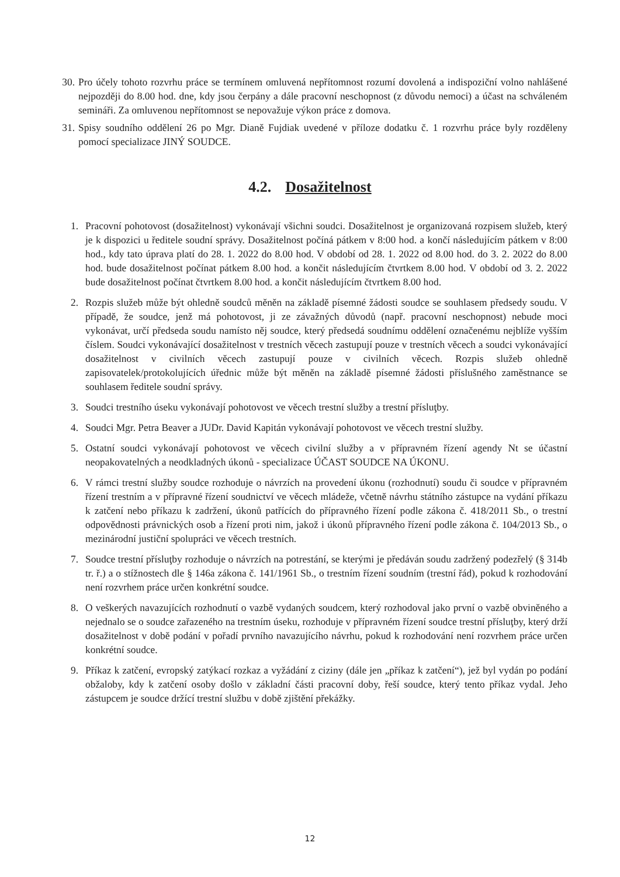30. Pro účely tohoto rozvrhu práce se termínem omluvená nepřítomnost rozumí dovolená a indispoziční volno nahlášené nejpozději do 8.00 hod. dne, kdy jsou čerpány a dále pracovní neschopnost (z důvodu nemoci) a účast na schváleném semináři. Za omluvenou nepřítomnost se nepovažuje výkon práce z domova.
31. Spisy soudního oddělení 26 po Mgr. Dianě Fujdiak uvedené v příloze dodatku č. 1 rozvrhu práce byly rozděleny pomocí specializace JINÝ SOUDCE.
4.2. Dosažitelnost
1. Pracovní pohotovost (dosažitelnost) vykonávají všichni soudci. Dosažitelnost je organizovaná rozpisem služeb, který je k dispozici u ředitele soudní správy. Dosažitelnost počíná pátkem v 8:00 hod. a končí následujícím pátkem v 8:00 hod., kdy tato úprava platí do 28. 1. 2022 do 8.00 hod. V období od 28. 1. 2022 od 8.00 hod. do 3. 2. 2022 do 8.00 hod. bude dosažitelnost počínat pátkem 8.00 hod. a končit následujícím čtvrtkem 8.00 hod. V období od 3. 2. 2022 bude dosažitelnost počínat čtvrtkem 8.00 hod. a končit následujícím čtvrtkem 8.00 hod.
2. Rozpis služeb může být ohledně soudců měněn na základě písemné žádosti soudce se souhlasem předsedy soudu. V případě, že soudce, jenž má pohotovost, ji ze závažných důvodů (např. pracovní neschopnost) nebude moci vykonávat, určí předseda soudu namísto něj soudce, který předsedá soudnímu oddělení označenému nejblíže vyšším číslem. Soudci vykonávající dosažitelnost v trestních věcech zastupují pouze v trestních věcech a soudci vykonávající dosažitelnost v civilních věcech zastupují pouze v civilních věcech. Rozpis služeb ohledně zapisovatelek/protokolujících úřednic může být měněn na základě písemné žádosti příslušného zaměstnance se souhlasem ředitele soudní správy.
3. Soudci trestního úseku vykonávají pohotovost ve věcech trestní služby a trestní přísluţby.
4. Soudci Mgr. Petra Beaver a JUDr. David Kapitán vykonávají pohotovost ve věcech trestní služby.
5. Ostatní soudci vykonávají pohotovost ve věcech civilní služby a v přípravném řízení agendy Nt se účastní neopakovatelných a neodkladných úkonů - specializace ÚČAST SOUDCE NA ÚKONU.
6. V rámci trestní služby soudce rozhoduje o návrzích na provedení úkonu (rozhodnutí) soudu či soudce v přípravném řízení trestním a v přípravné řízení soudnictví ve věcech mládeže, včetně návrhu státního zástupce na vydání příkazu k zatčení nebo příkazu k zadržení, úkonů patřících do přípravného řízení podle zákona č. 418/2011 Sb., o trestní odpovědnosti právnických osob a řízení proti nim, jakož i úkonů přípravného řízení podle zákona č. 104/2013 Sb., o mezinárodní justiční spolupráci ve věcech trestních.
7. Soudce trestní přísluţby rozhoduje o návrzích na potrestání, se kterými je předáván soudu zadržený podezřelý (§ 314b tr. ř.) a o stížnostech dle § 146a zákona č. 141/1961 Sb., o trestním řízení soudním (trestní řád), pokud k rozhodování není rozvrhem práce určen konkrétní soudce.
8. O veškerých navazujících rozhodnutí o vazbě vydaných soudcem, který rozhodoval jako první o vazbě obviněného a nejednalo se o soudce zařazeného na trestním úseku, rozhoduje v přípravném řízení soudce trestní přísluţby, který drží dosažitelnost v době podání v pořadí prvního navazujícího návrhu, pokud k rozhodování není rozvrhem práce určen konkrétní soudce.
9. Příkaz k zatčení, evropský zatýkací rozkaz a vyžádání z ciziny (dále jen „příkaz k zatčení“), jež byl vydán po podání obžaloby, kdy k zatčení osoby došlo v základní části pracovní doby, řeší soudce, který tento příkaz vydal. Jeho zástupcem je soudce držící trestní službu v době zjištění překážky.
12